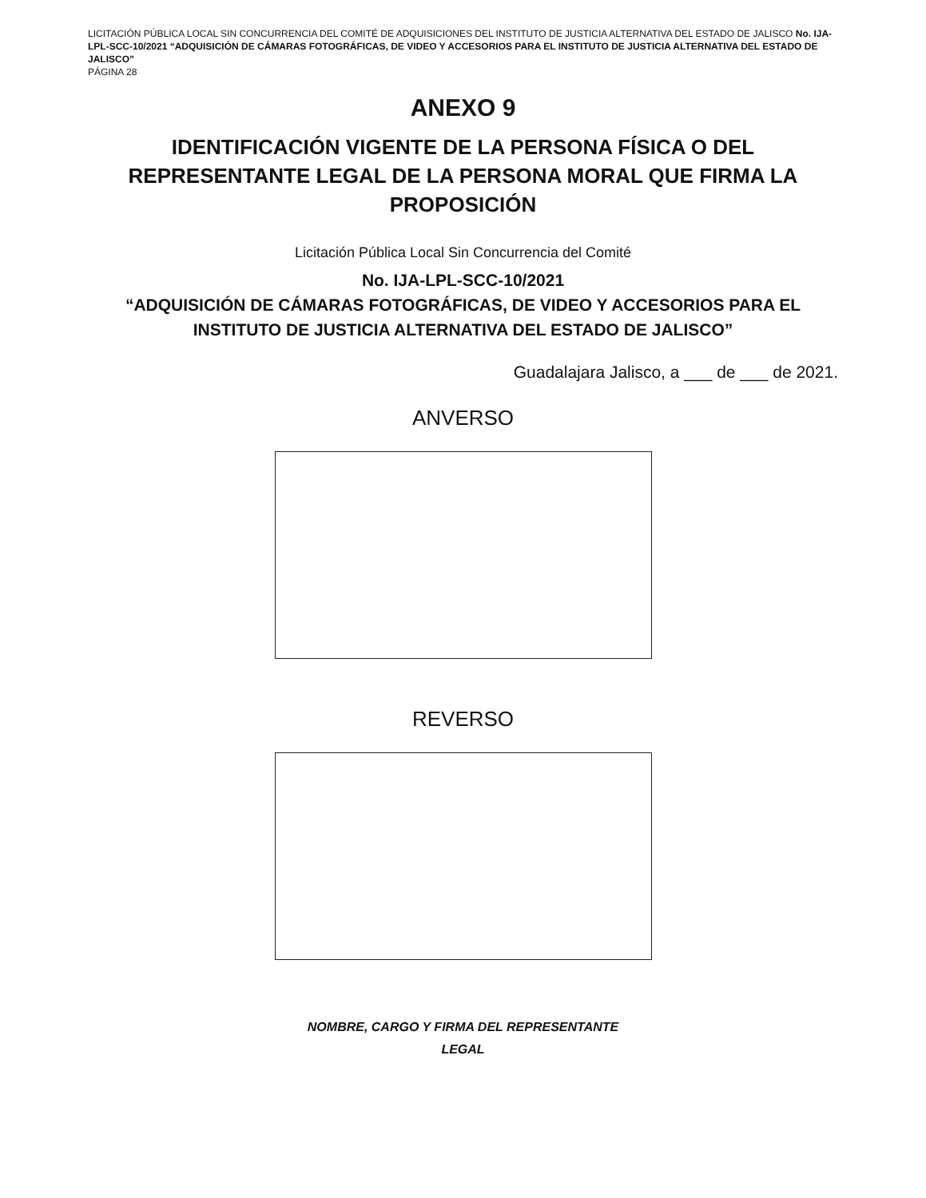LICITACIÓN PÚBLICA LOCAL SIN CONCURRENCIA DEL COMITÉ DE ADQUISICIONES DEL INSTITUTO DE JUSTICIA ALTERNATIVA DEL ESTADO DE JALISCO No. IJA-LPL-SCC-10/2021 “ADQUISICIÓN DE CÁMARAS FOTOGRÁFICAS, DE VIDEO Y ACCESORIOS PARA EL INSTITUTO DE JUSTICIA ALTERNATIVA DEL ESTADO DE JALISCO”
PÁGINA 28
ANEXO 9
IDENTIFICACIÓN VIGENTE DE LA PERSONA FÍSICA O DEL REPRESENTANTE LEGAL DE LA PERSONA MORAL QUE FIRMA LA PROPOSICIÓN
Licitación Pública Local Sin Concurrencia del Comité
No. IJA-LPL-SCC-10/2021
“ADQUISICIÓN DE CÁMARAS FOTOGRÁFICAS, DE VIDEO Y ACCESORIOS PARA EL INSTITUTO DE JUSTICIA ALTERNATIVA DEL ESTADO DE JALISCO”
Guadalajara Jalisco, a ___ de ___ de 2021.
ANVERSO
REVERSO
NOMBRE, CARGO Y FIRMA DEL REPRESENTANTE
LEGAL